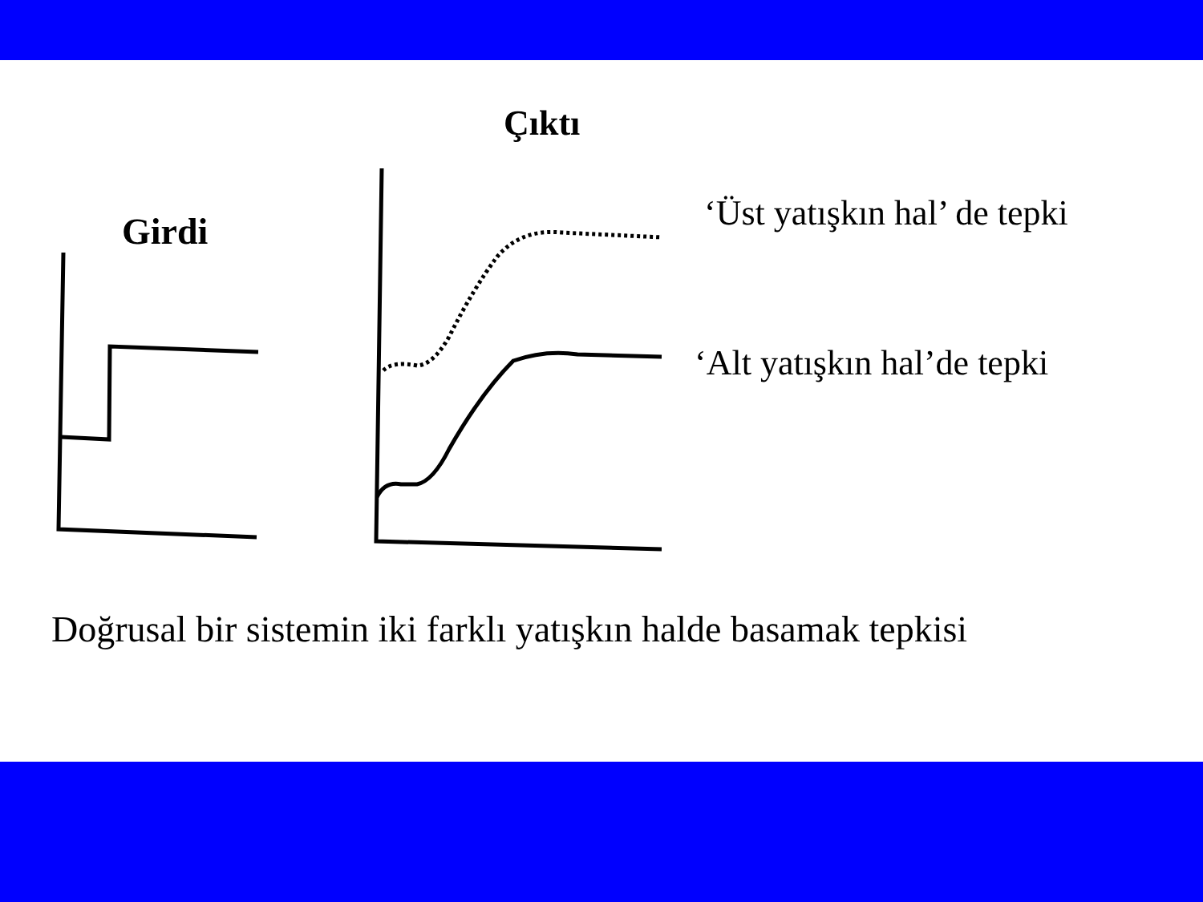Çıktı
Girdi ‘Üst yatışkın hal’ de tepki
‘Alt yatışkın hal’de tepki
Doğrusal bir sistemin iki farklı yatışkın halde basamak tepkisi